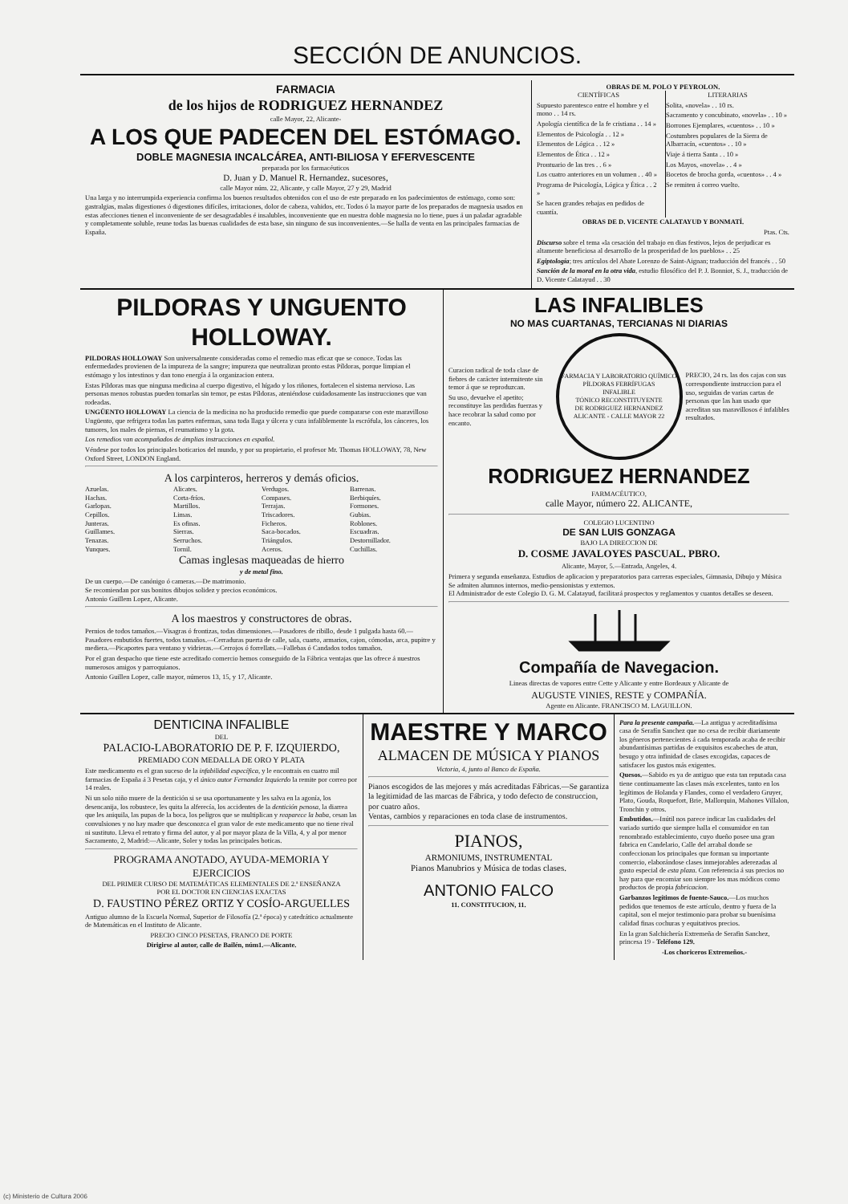SECCIÓN DE ANUNCIOS.
FARMACIA
de los hijos de RODRIGUEZ HERNANDEZ
calle Mayor, 22, Alicante-
A LOS QUE PADECEN DEL ESTÓMAGO.
DOBLE MAGNESIA INCALCÁREA, ANTI-BILIOSA Y EFERVESCENTE
preparada por los farmacéuticos
D. Juan y D. Manuel R. Hernandez. sucesores,
calle Mayor núm. 22, Alicante, y calle Mayor, 27 y 29, Madrid
Una larga y no interrumpida experiencia confirma los buenos resultados obtenidos con el uso de este preparado en los padecimientos de estómago, como son: gastralgias, malas digestiones ó digestiones difíciles, irritaciones, dolor de cabeza, vahidos, etc. Todos ó la mayor parte de los preparados de magnesia usados en estas afecciones tienen el inconveniente de ser desagradables é insalubles, inconveniente que en nuestra doble magnesia no lo tiene, pues á un paladar agradable y completamente soluble, reune todas las buenas cualidades de esta base, sin ninguno de sus inconvenientes.—Se halla de venta en las principales farmacias de España.
OBRAS DE M. POLO Y PEYROLON.
CIENTÍFICAS
Supuesto parentesco entre el hombre y el mono . . 14 rs.
Apología científica de la fe cristiana . . 14 »
Elementos de Psicología . . 12 »
Elementos de Lógica . . 12 »
Elementos de Ética . . 12 »
Prontuario de las tres . . 6 »
Los cuatro anteriores en un volumen . . 40 »
Programa de Psicología, Lógica y Ética . . 2 »
Se hacen grandes rebajas en pedidos de cuantía.
LITERARIAS
Solita, «novela» . . 10 rs.
Sacramento y concubinato, «novela» . . 10 »
Borrones Ejemplares, «cuentos» . . 10 »
Costumbres populares de la Sierra de Albarracín, «cuentos» . . 10 »
Viaje á tierra Santa . . 10 »
Los Mayos, «novela» . . 4 »
Bocetos de brocha gorda, «cuentos» . . 4 »
Se remiten á correo vuelto.
OBRAS DE D. VICENTE CALATAYUD Y BONMATÍ.
Ptas. Cts.
Discurso sobre el tema «la cesación del trabajo en dias festivos, lejos de perjudicar es altamente beneficiosa al desarrollo de la prosperidad de los pueblos» . . 25
Egiptología; tres artículos del Abate Lorenzo de Saint-Aignan; traducción del francés . . 50
Sanción de la moral en la otra vida, estudio filosófico del P. J. Bonniot, S. J., traducción de D. Vicente Calatayud . . 30
PILDORAS Y UNGUENTO HOLLOWAY.
PILDORAS HOLLOWAY Son universalmente consideradas como el remedio mas eficaz que se conoce. Todas las enfermedades provienen de la impureza de la sangre; impureza que neutralizan pronto estas Píldoras, porque limpian el estómago y los intestinos y dan tono energía á la organizacion entera.
Estas Píldoras mas que ninguna medicina al cuerpo digestivo, el hígado y los riñones, fortalecen el sistema nervioso. Las personas menos robustas pueden tomarlas sin temor, pe estas Píldoras, ateniéndose cuidadosamente las instrucciones que van rodeadas.
UNGÜENTO HOLLOWAY La ciencia de la medicina no ha producido remedio que puede compararse con este maravilloso Ungüento, que refrigera todas las partes enfermas, sana toda llaga y úlcera y cura infaliblemente la escrófula, los cánceres, los tumores, los males de piernas, el reumatismo y la gota.
Los remedios van acompañados de ámplias instrucciones en español.
Véndese por todos los principales boticarios del mundo, y por su propietario, el profesor Mr. Thomas HOLLOWAY, 78, New Oxford Street, LONDON England.
A los carpinteros, herreros y demás oficios.
Azuelas. Alicates. Verdugos. Barrenas. Hachas. Corta-fríos. Compases. Berbiquíes. Garlopas. Martillos. Terrajas. Formones. Cepillos. Limas. Triscadores. Gubias. Junteras. Es ofinas. Ficheros. Roblones. Guillames. Sierras. Saca-bocados. Escuadras. Tenazas. Serruchos. Triángulos. Destornillador. Yunques. Tornil. Aceros. Cuchillas.
Camas inglesas maqueadas de hierro
y de metal fino.
De un cuerpo.—De canónigo ó cameras.—De matrimonio.
Se recomiendan por sus bonitos dibujos solidez y precios económicos.
Antonio Guillem Lopez, Alicante.
A los maestros y constructores de obras.
Pernios de todos tamaños.—Visagras ó frontizas, todas dimensiones.—Pasadores de ribillo, desde 1 pulgada hasta 60.—Pasadores embutidos fuertes, todos tamaños.—Cerraduras puerta de calle, sala, cuarto, armarios, cajon, cómodas, arca, pupitre y mediera.—Picaportes para ventano y vidrieras.—Cerrojos ó forrellats.—Fallebas ó Candados todos tamaños.
Por el gran despacho que tiene este acreditado comercio hemos conseguido de la Fábrica ventajas que las ofrece á nuestros numerosos amigos y parroquianos.
Antonio Guillen Lopez, calle mayor, números 13, 15, y 17, Alicante.
LAS INFALIBLES
NO MAS CUARTANAS, TERCIANAS NI DIARIAS
Curacion radical de toda clase de fiebres de carácter intermitente sin temor á que se reproduzcan.
Su uso, devuelve el apetito; reconstituye las perdidas fuerzas y hace recobrar la salud como por encanto.
FARMACIA Y LABORATORIO QUÍMICO
PÍLDORAS FEBRÍFUGAS
INFALIBLE
TÓNICO RECONSTITUYENTE
DE RODRIGUEZ HERNANDEZ
ALICANTE - CALLE MAYOR 22
PRECIO, 24 rs. las dos cajas con sus correspondiente instruccion para el uso, seguidas de varias cartas de personas que las han usado que acreditan sus maravillosos é infalibles resultados.
RODRIGUEZ HERNANDEZ
FARMACÉUTICO,
calle Mayor, número 22. ALICANTE,
COLEGIO LUCENTINO
DE SAN LUIS GONZAGA
BAJO LA DIRECCION DE
D. COSME JAVALOYES PASCUAL. PBRO.
Alicante, Mayor, 5.—Entrada, Angeles, 4.
Primera y segunda enseñanza. Estudios de aplicacion y preparatorios para carreras especiales, Gimnasia, Dibujo y Música
Se admiten alumnos internos, medio-pensionistas y externos.
El Administrador de este Colegio D. G. M. Calatayud, facilitará prospectos y reglamentos y cuantos detalles se deseen.
Compañía de Navegacion.
Lineas directas de vapores entre Cette y Alicante y entre Bordeaux y Alicante de
AUGUSTE VINIES, RESTE y COMPAÑÍA.
Agente en Alicante. FRANCISCO M. LAGUILLON.
DENTICINA INFALIBLE
DEL
PALACIO-LABORATORIO DE P. F. IZQUIERDO,
PREMIADO CON MEDALLA DE ORO Y PLATA
Este medicamento es el gran suceso de la infabilidad específica, y le encontrais en cuatro mil farmacias de España á 3 Pesetas caja, y el único autor Fernandez Izquierdo la remite por correo por 14 reales.
Ni un solo niño muere de la dentición si se usa oportunamente y les salva en la agonía, los desencanija, los robustece, les quita la alferecía, los accidentes de la dentición penosa, la diarrea que les aniquila, las pupas de la boca, los peligros que se multiplican y reaparece la baba, cesan las convulsiones y no hay madre que desconozca el gran valor de este medicamento que no tiene rival ni sustituto. Lleva el retrato y firma del autor, y al por mayor plaza de la Villa, 4, y al por menor Sacramento, 2, Madrid:—Alicante, Soler y todas las principales boticas.
PROGRAMA ANOTADO, AYUDA-MEMORIA Y EJERCICIOS
DEL PRIMER CURSO DE MATEMÁTICAS ELEMENTALES DE 2.ª ENSEÑANZA
POR EL DOCTOR EN CIENCIAS EXACTAS
D. FAUSTINO PÉREZ ORTIZ Y COSÍO-ARGUELLES
Antiguo alumno de la Escuela Normal, Superior de Filosofía (2.ª época) y catedrático actualmente de Matemáticas en el Instituto de Alicante.
PRECIO CINCO PESETAS, FRANCO DE PORTE
Dirigirse al autor, calle de Bailén, núm1.—Alicante.
MAESTRE Y MARCO
ALMACEN DE MÚSICA Y PIANOS
Victoria, 4, junto al Banco de España.
Pianos escogidos de las mejores y más acreditadas Fábricas.—Se garantiza la legitimidad de las marcas de Fábrica, y todo defecto de construccion, por cuatro años.
Ventas, cambios y reparaciones en toda clase de instrumentos.
PIANOS,
ARMONIUMS, INSTRUMENTAL
Pianos Manubrios y Música de todas clases.
ANTONIO FALCO
11. CONSTITUCION, 11.
Para la presente campaña.—La antigua y acreditadísima casa de Serafín Sanchez que no cesa de recibir diariamente los géneros pertenecientes á cada temporada acaba de recibir abundantísimas partidas de exquisitos escabeches de atun, besugo y otra infinidad de clases excogidas, capaces de satisfacer los gustos más exigentes.
Quesos.—Sabido es ya de antiguo que esta tan reputada casa tiene continuamente las clases más excelentes, tanto en los legítimos de Holanda y Flandes, como el verdadero Gruyer, Plato, Gouda, Roquefort, Brie, Mallorquin, Mahones Villalon, Tronchin y otros.
Embutidos.—Inútil nos parece indicar las cualidades del variado surtido que siempre halla el consumidor en tan renombrado establecimiento, cuyo dueño posee una gran fabrica en Candelario, Calle del arrabal donde se confeccionan los principales que forman su importante comercio, elaborándose clases inmejorables aderezadas al gusto especial de esta plaza. Con referencia á sus precios no hay para que encomiar son siempre los mas módicos como productos de propia fabricacion.
Garbanzos legítimos de fuente-Sauco.—Los muchos pedidos que tenemos de este artículo, dentro y fuera de la capital, son el mejor testimonio para probar su buenísima calidad finas cochuras y equitativos precios.
En la gran Salchichería Extremeña de Serafin Sanchez, princesa 19 - Teléfono 129.
-Los choriceros Extremeños.-
(c) Ministerio de Cultura 2006